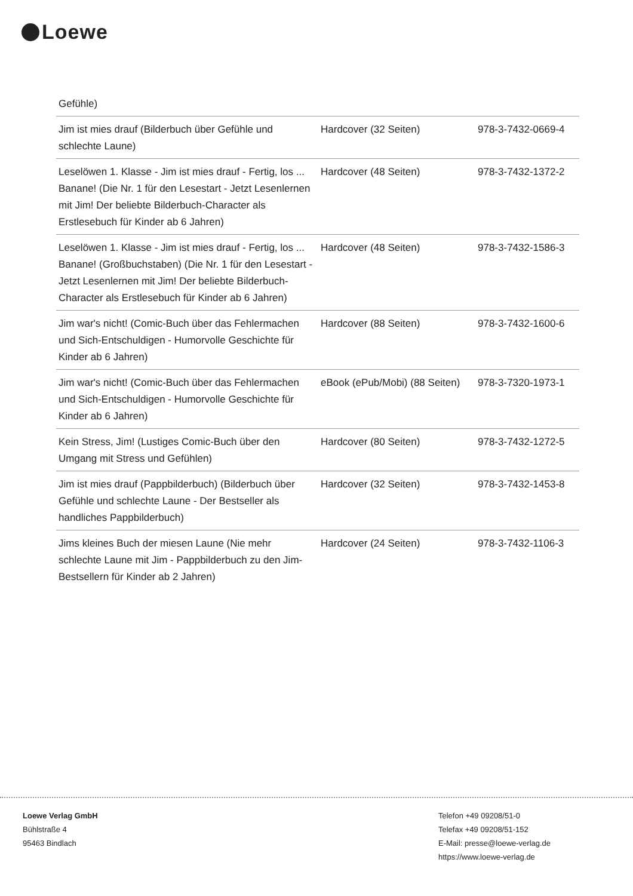Loewe
Gefühle)
| Jim ist mies drauf (Bilderbuch über Gefühle und schlechte Laune) | Hardcover (32 Seiten) | 978-3-7432-0669-4 |
| Leselöwen 1. Klasse - Jim ist mies drauf - Fertig, los ... Banane! (Die Nr. 1 für den Lesestart - Jetzt Lesenlernen mit Jim! Der beliebte Bilderbuch-Character als Erstlesebuch für Kinder ab 6 Jahren) | Hardcover (48 Seiten) | 978-3-7432-1372-2 |
| Leselöwen 1. Klasse - Jim ist mies drauf - Fertig, los ... Banane! (Großbuchstaben) (Die Nr. 1 für den Lesestart - Jetzt Lesenlernen mit Jim! Der beliebte Bilderbuch-Character als Erstlesebuch für Kinder ab 6 Jahren) | Hardcover (48 Seiten) | 978-3-7432-1586-3 |
| Jim war's nicht! (Comic-Buch über das Fehlermachen und Sich-Entschuldigen - Humorvolle Geschichte für Kinder ab 6 Jahren) | Hardcover (88 Seiten) | 978-3-7432-1600-6 |
| Jim war's nicht! (Comic-Buch über das Fehlermachen und Sich-Entschuldigen - Humorvolle Geschichte für Kinder ab 6 Jahren) | eBook (ePub/Mobi) (88 Seiten) | 978-3-7320-1973-1 |
| Kein Stress, Jim! (Lustiges Comic-Buch über den Umgang mit Stress und Gefühlen) | Hardcover (80 Seiten) | 978-3-7432-1272-5 |
| Jim ist mies drauf (Pappbilderbuch) (Bilderbuch über Gefühle und schlechte Laune - Der Bestseller als handliches Pappbilderbuch) | Hardcover (32 Seiten) | 978-3-7432-1453-8 |
| Jims kleines Buch der miesen Laune (Nie mehr schlechte Laune mit Jim - Pappbilderbuch zu den Jim-Bestsellern für Kinder ab 2 Jahren) | Hardcover (24 Seiten) | 978-3-7432-1106-3 |
Loewe Verlag GmbH
Bühlstraße 4
95463 Bindlach
Telefon +49 09208/51-0
Telefax +49 09208/51-152
E-Mail: presse@loewe-verlag.de
https://www.loewe-verlag.de